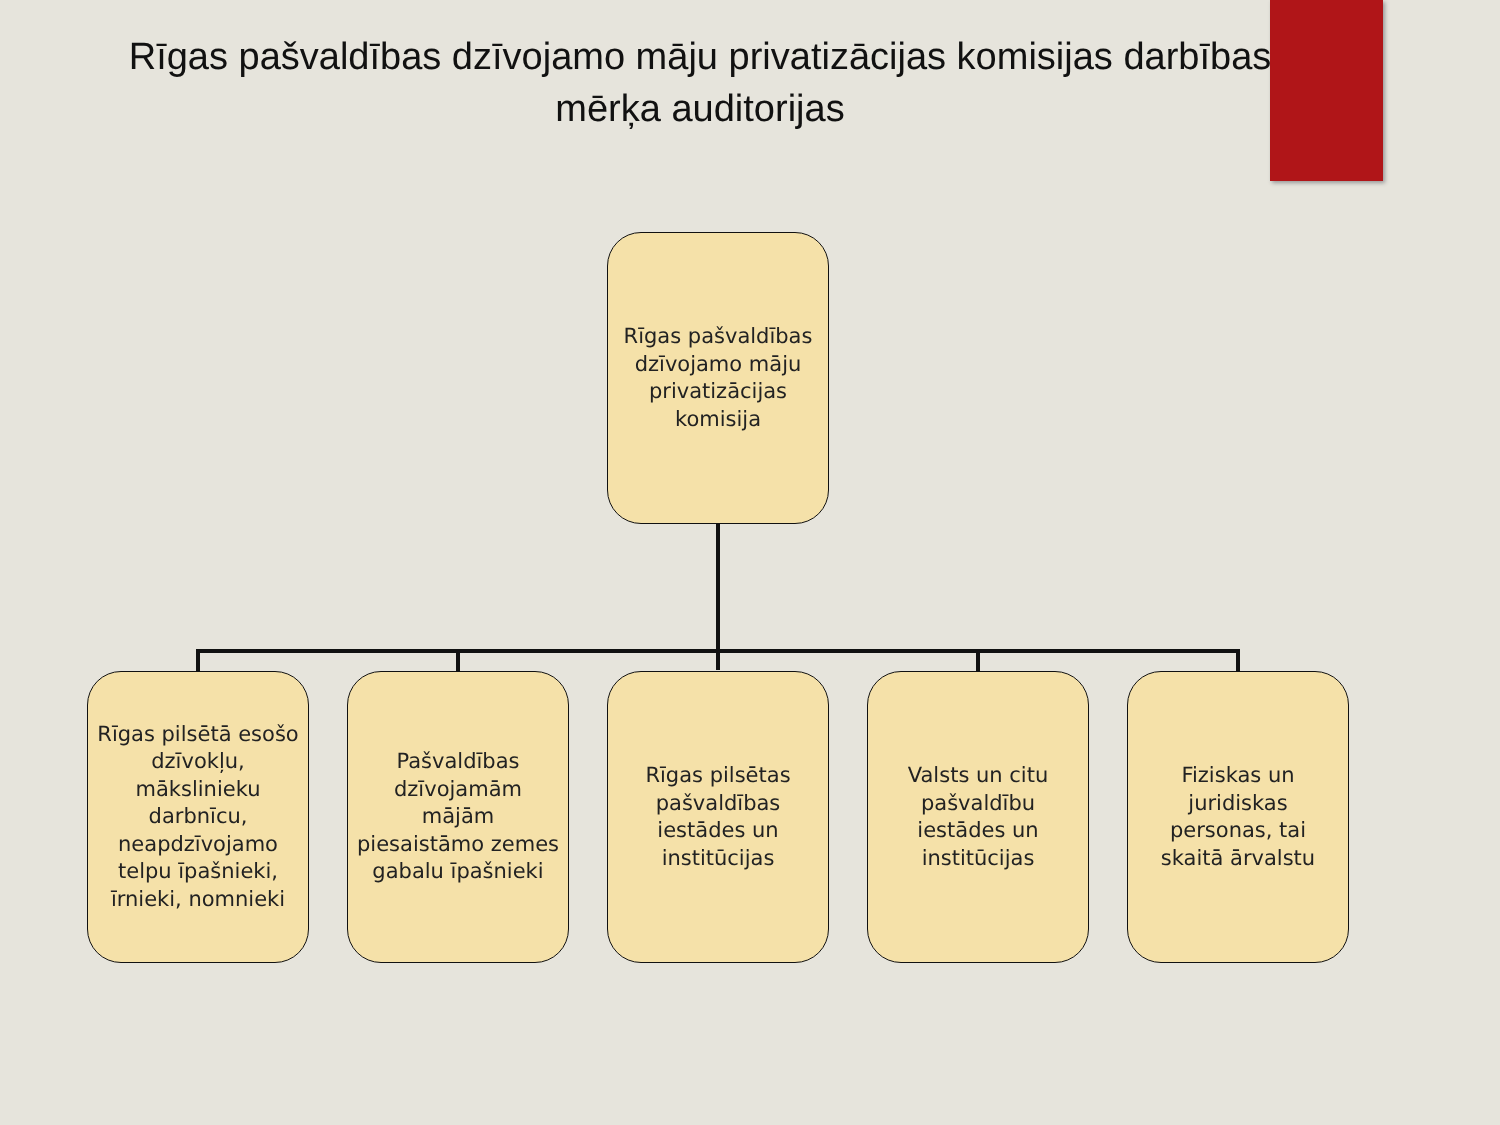Rīgas pašvaldības dzīvojamo māju privatizācijas komisijas darbības mērķa auditorijas
Rīgas pašvaldības dzīvojamo māju privatizācijas komisija
Rīgas pilsētā esošo dzīvokļu, mākslinieku darbnīcu, neapdzīvojamo telpu īpašnieki, īrnieki, nomnieki
Pašvaldības dzīvojamām mājām piesaistāmo zemes gabalu īpašnieki
Rīgas pilsētas pašvaldības iestādes un institūcijas
Valsts un citu pašvaldību iestādes un institūcijas
Fiziskas un juridiskas personas, tai skaitā ārvalstu